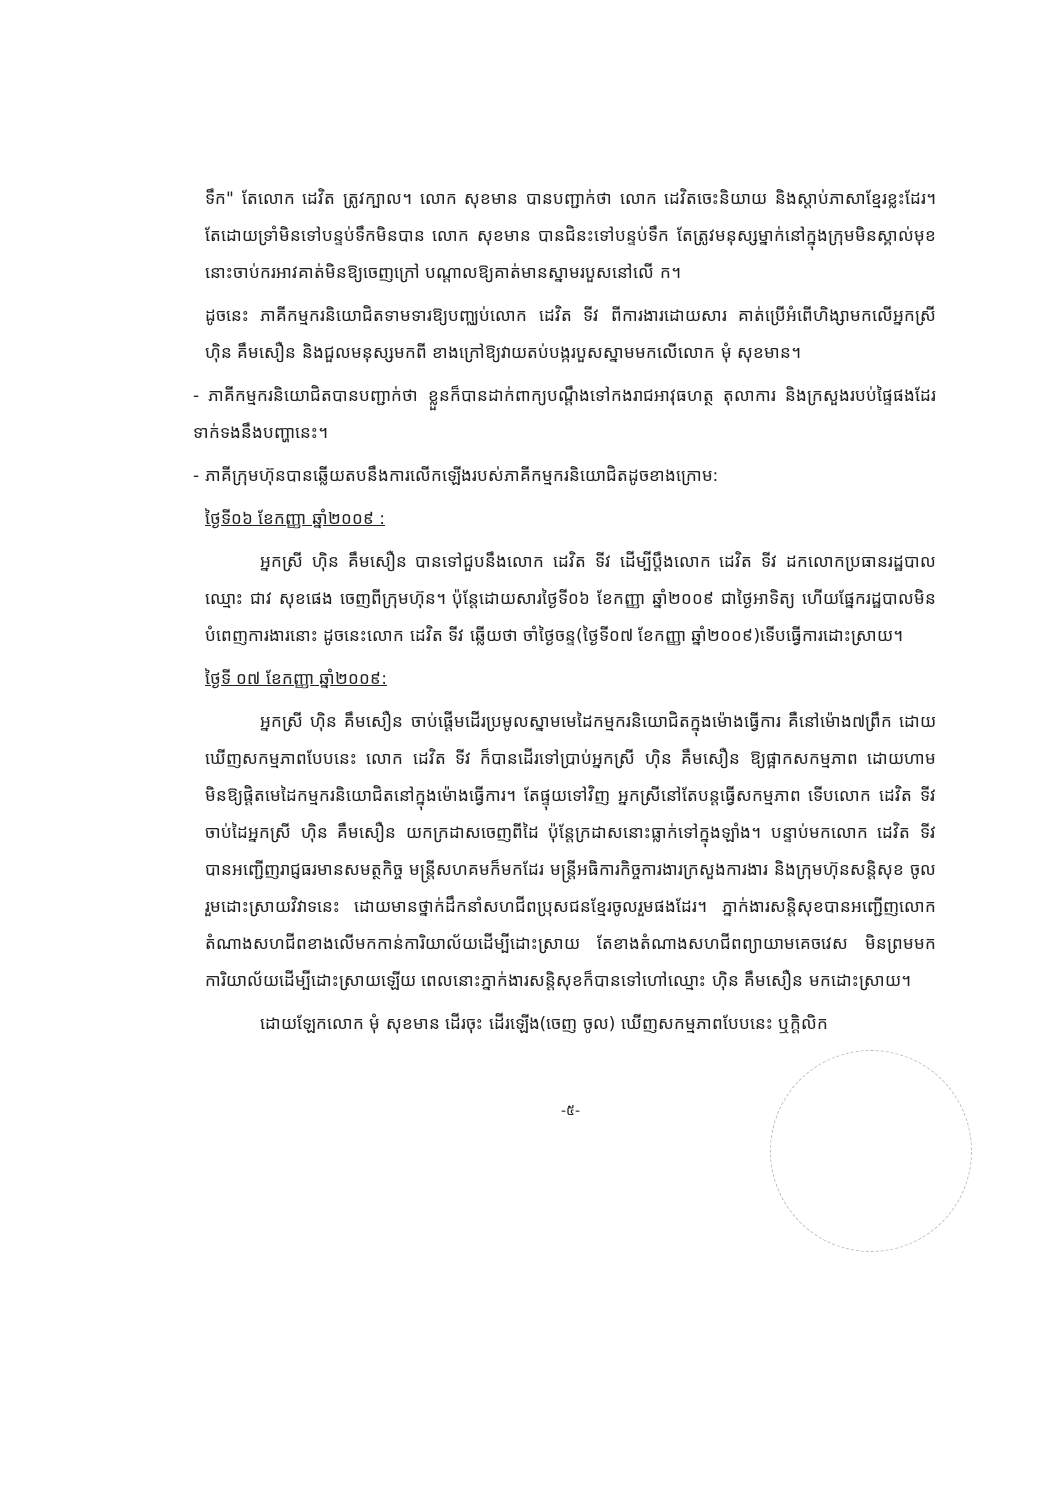ទឹក" តែលោក ដេវិត ត្រូវក្បាល។ លោក សុខមាន បានបញ្ជាក់ថា លោក ដេវិតចេះនិយាយ និងស្តាប់ភាសាខ្មែរខ្លះដែរ។ តែដោយទ្រាំមិនទៅបន្ទប់ទឹកមិនបាន លោក សុខមាន បានជិនះទៅបន្ទប់ទឹក តែត្រូវមនុស្សម្នាក់នៅក្នុងក្រុមមិនស្គាល់មុខនោះចាប់ករអាវគាត់មិនឱ្យចេញក្រៅ បណ្តាលឱ្យគាត់មានស្នាមរបួសនៅលើ ក។
ដូចនេះ ភាគីកម្មករនិយោជិតទាមទារឱ្យបញ្ឈប់លោក ដេវិត ទីវ ពីការងារដោយសារ គាត់ប្រើអំពើហិង្សាមកលើអ្នកស្រី ហ៊ិន គឹមសឿន និងជួលមនុស្សមកពី ខាងក្រៅឱ្យវាយតប់បង្ករបួសស្នាមមកលើលោក មុំ សុខមាន។
- ភាគីកម្មករនិយោជិតបានបញ្ជាក់ថា ខ្លួនក៏បានដាក់ពាក្យបណ្តឹងទៅកងរាជអាវុធហត្ថ តុលាការ និងក្រសួងរបប់ផ្ទៃផងដែរទាក់ទងនឹងបញ្ហានេះ។
- ភាគីក្រុមហ៊ុនបានឆ្លើយតបនឹងការលើកឡើងរបស់ភាគីកម្មករនិយោជិតដូចខាងក្រោម:
ថ្ងៃទី០៦ ខែកញ្ញា ឆ្នាំ២០០៩ :
អ្នកស្រី ហ៊ិន គឹមសឿន បានទៅជួបនឹងលោក ដេវិត ទីវ ដើម្បីប្តឹងលោក ដេវិត ទីវ ដកលោកប្រធានរដ្ឋបាលឈ្មោះ ជាវ សុខផេង ចេញពីក្រុមហ៊ុន។ ប៉ុន្តែដោយសារថ្ងៃទី០៦ ខែកញ្ញា ឆ្នាំ២០០៩ ជាថ្ងៃអាទិត្យ ហើយផ្នែករដ្ឋបាលមិនបំពេញការងារនោះ ដូចនេះលោក ដេវិត ទីវ ឆ្លើយថា ចាំថ្ងៃចន្ទ(ថ្ងៃទី០៧ ខែកញ្ញា ឆ្នាំ២០០៩)ទើបធ្វើការដោះស្រាយ។
ថ្ងៃទី ០៧ ខែកញ្ញា ឆ្នាំ២០០៩:
អ្នកស្រី ហ៊ិន គឹមសឿន ចាប់ផ្តើមដើរប្រមូលស្នាមមេដៃកម្មករនិយោជិតក្នុងម៉ោងធ្វើការ គឺនៅម៉ោង៧ព្រឹក ដោយឃើញសកម្មភាពបែបនេះ លោក ដេវិត ទីវ ក៏បានដើរទៅប្រាប់អ្នកស្រី ហ៊ិន គឹមសឿន ឱ្យផ្អាកសកម្មភាព ដោយហាមមិនឱ្យផ្តិតមេដៃកម្មករនិយោជិតនៅក្នុងម៉ោងធ្វើការ។ តែផ្ទុយទៅវិញ អ្នកស្រីនៅតែបន្តធ្វើសកម្មភាព ទើបលោក ដេវិត ទីវ ចាប់ដៃអ្នកស្រី ហ៊ិន គឹមសឿន យកក្រដាសចេញពីដៃ ប៉ុន្តែក្រដាសនោះធ្លាក់ទៅក្នុងឡាំង។ បន្ទាប់មកលោក ដេវិត ទីវ បានអញ្ជើញរាជ្ញធរមានសមត្ថកិច្ច មន្ត្រីសហគមក៏មកដែរ មន្ត្រីអធិការកិច្ចការងារក្រសួងការងារ និងក្រុមហ៊ុនសន្តិសុខ ចូលរួមដោះស្រាយវិវាទនេះ ដោយមានថ្នាក់ដឹកនាំសហជីពប្រុសជនខ្មែរចូលរួមផងដែរ។ ភ្នាក់ងារសន្តិសុខបានអញ្ជើញលោកតំណាងសហជីពខាងលើមកកាន់ការិយាល័យដើម្បីដោះស្រាយ តែខាងតំណាងសហជីពព្យាយាមគេចវេស មិនព្រមមកការិយាល័យដើម្បីដោះស្រាយឡើយ ពេលនោះភ្នាក់ងារសន្តិសុខក៏បានទៅហៅឈ្មោះ ហ៊ិន គឹមសឿន មកដោះស្រាយ។
ដោយឡែកលោក មុំ សុខមាន ដើរចុះ ដើរឡើង(ចេញ ចូល) ឃើញសកម្មភាពបែបនេះ ឬក្តិលិក
-៥-